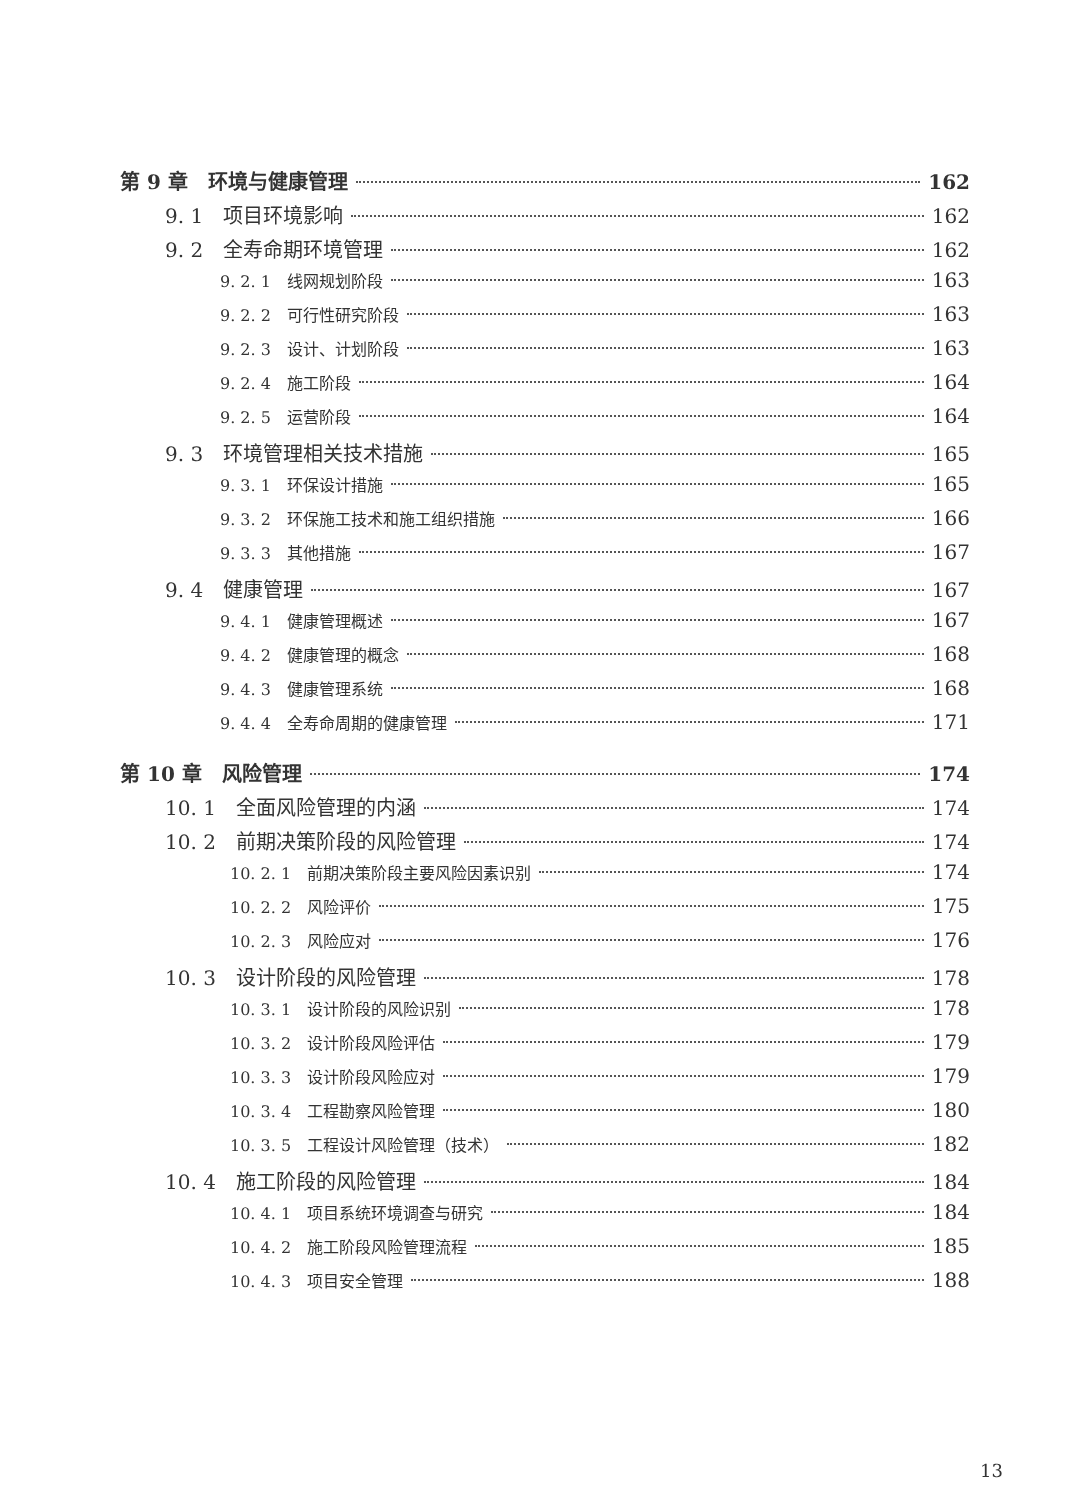第 9 章　环境与健康管理 162
9. 1　项目环境影响 162
9. 2　全寿命期环境管理 162
9. 2. 1　线网规划阶段 163
9. 2. 2　可行性研究阶段 163
9. 2. 3　设计、计划阶段 163
9. 2. 4　施工阶段 164
9. 2. 5　运营阶段 164
9. 3　环境管理相关技术措施 165
9. 3. 1　环保设计措施 165
9. 3. 2　环保施工技术和施工组织措施 166
9. 3. 3　其他措施 167
9. 4　健康管理 167
9. 4. 1　健康管理概述 167
9. 4. 2　健康管理的概念 168
9. 4. 3　健康管理系统 168
9. 4. 4　全寿命周期的健康管理 171
第 10 章　风险管理 174
10. 1　全面风险管理的内涵 174
10. 2　前期决策阶段的风险管理 174
10. 2. 1　前期决策阶段主要风险因素识别 174
10. 2. 2　风险评价 175
10. 2. 3　风险应对 176
10. 3　设计阶段的风险管理 178
10. 3. 1　设计阶段的风险识别 178
10. 3. 2　设计阶段风险评估 179
10. 3. 3　设计阶段风险应对 179
10. 3. 4　工程勘察风险管理 180
10. 3. 5　工程设计风险管理（技术） 182
10. 4　施工阶段的风险管理 184
10. 4. 1　项目系统环境调查与研究 184
10. 4. 2　施工阶段风险管理流程 185
10. 4. 3　项目安全管理 188
13